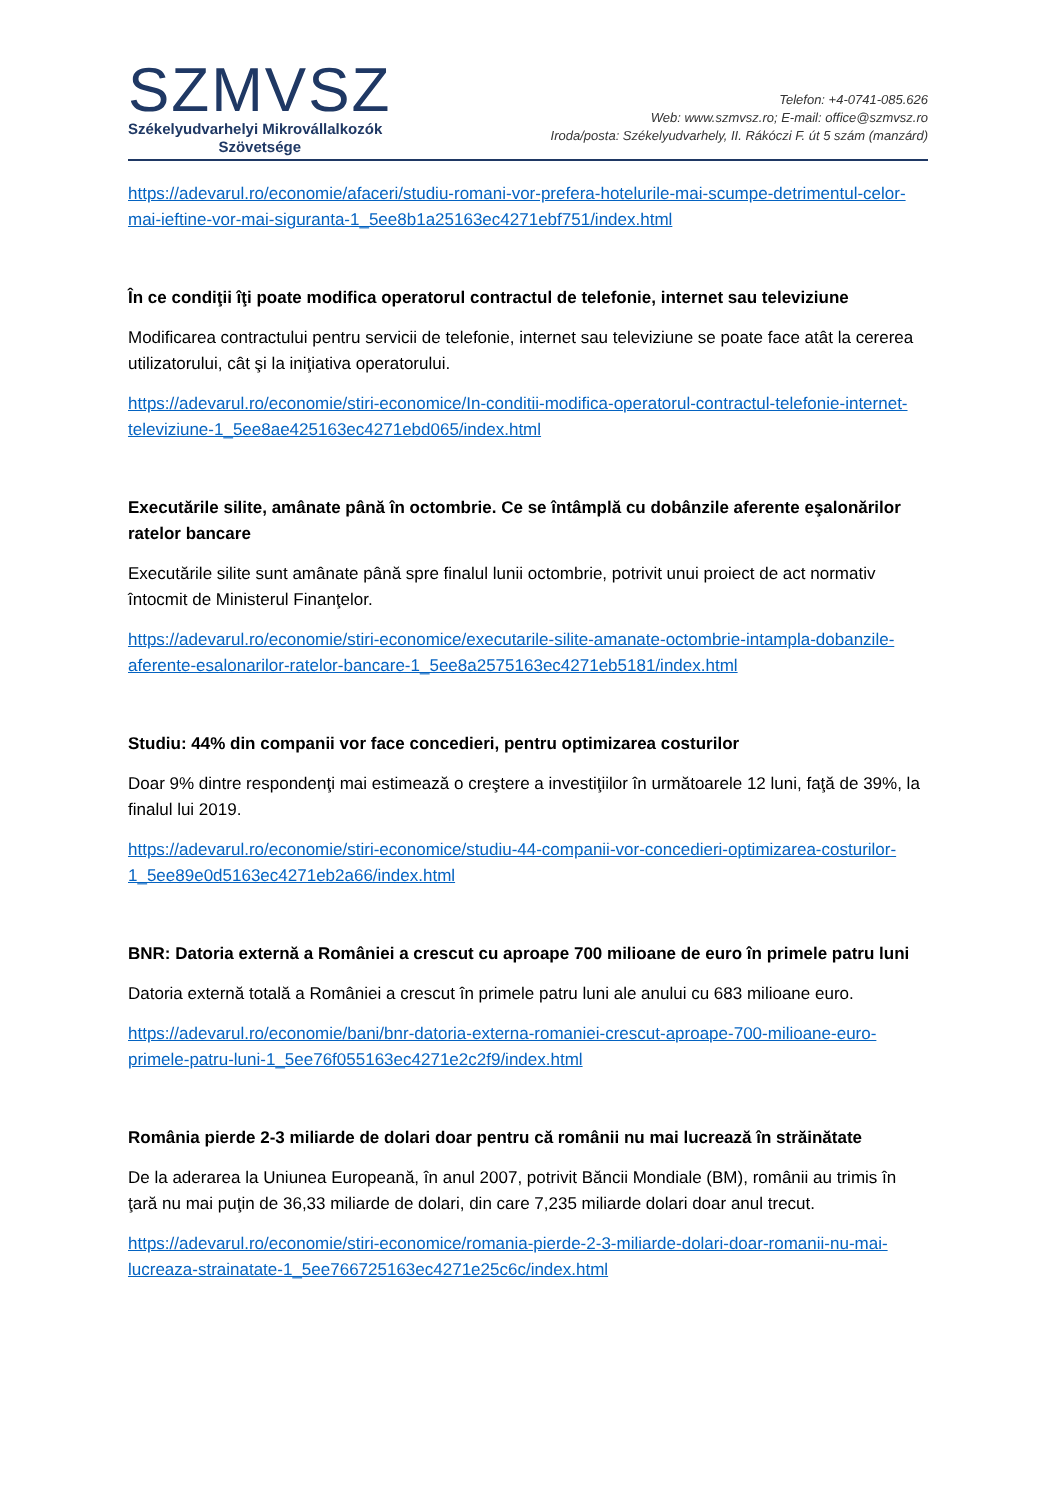SZMVSZ
Székelyudvarhelyi Mikrovállalkozók
Szövetsége
Telefon: +4-0741-085.626
Web: www.szmvsz.ro; E-mail: office@szmvsz.ro
Iroda/posta: Székelyudvarhely, II. Rákóczi F. út 5 szám (manzárd)
https://adevarul.ro/economie/afaceri/studiu-romani-vor-prefera-hotelurile-mai-scumpe-detrimentul-celor-mai-ieftine-vor-mai-siguranta-1_5ee8b1a25163ec4271ebf751/index.html
În ce condiţii îţi poate modifica operatorul contractul de telefonie, internet sau televiziune
Modificarea contractului pentru servicii de telefonie, internet sau televiziune se poate face atât la cererea utilizatorului, cât şi la iniţiativa operatorului.
https://adevarul.ro/economie/stiri-economice/In-conditii-modifica-operatorul-contractul-telefonie-internet-televiziune-1_5ee8ae425163ec4271ebd065/index.html
Executările silite, amânate până în octombrie. Ce se întâmplă cu dobânzile aferente eşalonărilor ratelor bancare
Executările silite sunt amânate până spre finalul lunii octombrie, potrivit unui proiect de act normativ întocmit de Ministerul Finanţelor.
https://adevarul.ro/economie/stiri-economice/executarile-silite-amanate-octombrie-intampla-dobanzile-aferente-esalonarilor-ratelor-bancare-1_5ee8a2575163ec4271eb5181/index.html
Studiu: 44% din companii vor face concedieri, pentru optimizarea costurilor
Doar 9% dintre respondenţi mai estimează o creştere a investiţiilor în următoarele 12 luni, faţă de 39%, la finalul lui 2019.
https://adevarul.ro/economie/stiri-economice/studiu-44-companii-vor-concedieri-optimizarea-costurilor-1_5ee89e0d5163ec4271eb2a66/index.html
BNR: Datoria externă a României a crescut cu aproape 700 milioane de euro în primele patru luni
Datoria externă totală a României a crescut în primele patru luni ale anului cu 683 milioane euro.
https://adevarul.ro/economie/bani/bnr-datoria-externa-romaniei-crescut-aproape-700-milioane-euro-primele-patru-luni-1_5ee76f055163ec4271e2c2f9/index.html
România pierde 2-3 miliarde de dolari doar pentru că românii nu mai lucrează în străinătate
De la aderarea la Uniunea Europeană, în anul 2007, potrivit Băncii Mondiale (BM), românii au trimis în ţară nu mai puţin de 36,33 miliarde de dolari, din care 7,235 miliarde dolari doar anul trecut.
https://adevarul.ro/economie/stiri-economice/romania-pierde-2-3-miliarde-dolari-doar-romanii-nu-mai-lucreaza-strainatate-1_5ee766725163ec4271e25c6c/index.html